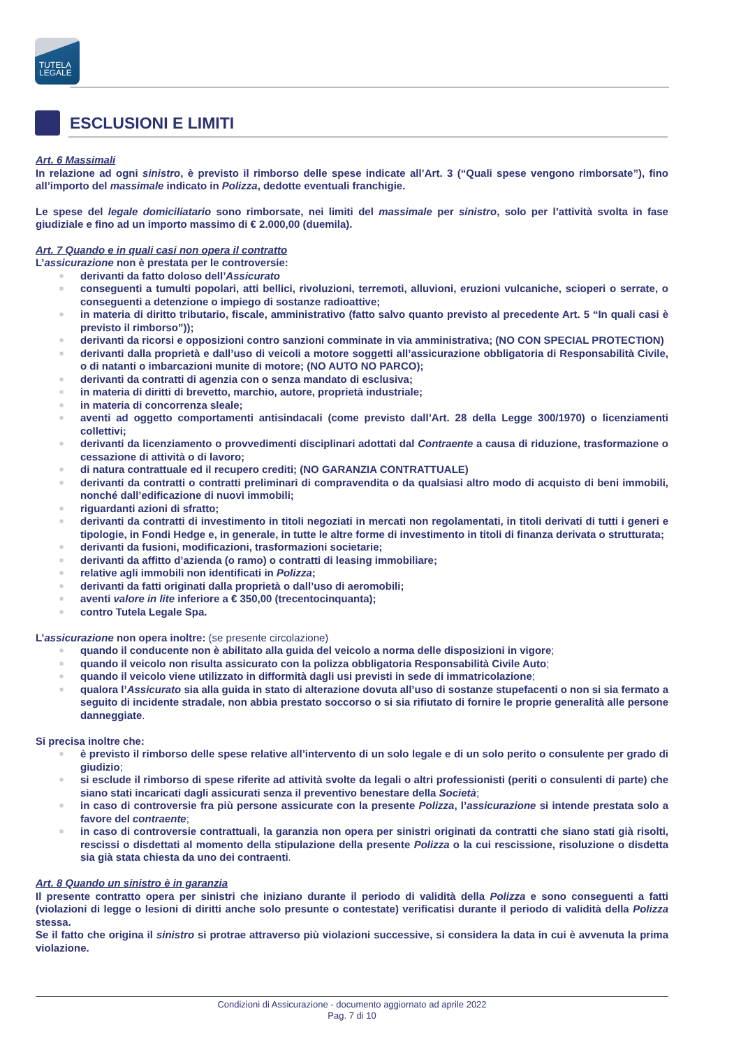TUTELA
LEGALE
ESCLUSIONI E LIMITI
Art. 6 Massimali
In relazione ad ogni sinistro, è previsto il rimborso delle spese indicate all’Art. 3 (“Quali spese vengono rimborsate”), fino all’importo del massimale indicato in Polizza, dedotte eventuali franchigie.
Le spese del legale domiciliatario sono rimborsate, nei limiti del massimale per sinistro, solo per l’attività svolta in fase giudiziale e fino ad un importo massimo di € 2.000,00 (duemila).
Art. 7 Quando e in quali casi non opera il contratto
L’assicurazione non è prestata per le controversie:
■ derivanti da fatto doloso dell’Assicurato
■ conseguenti a tumulti popolari, atti bellici, rivoluzioni, terremoti, alluvioni, eruzioni vulcaniche, scioperi o serrate, o conseguenti a detenzione o impiego di sostanze radioattive;
■ in materia di diritto tributario, fiscale, amministrativo (fatto salvo quanto previsto al precedente Art. 5 “In quali casi è previsto il rimborso”));
■ derivanti da ricorsi e opposizioni contro sanzioni comminate in via amministrativa; (NO CON SPECIAL PROTECTION)
■ derivanti dalla proprietà e dall’uso di veicoli a motore soggetti all’assicurazione obbligatoria di Responsabilità Civile, o di natanti o imbarcazioni munite di motore; (NO AUTO NO PARCO);
■ derivanti da contratti di agenzia con o senza mandato di esclusiva;
■ in materia di diritti di brevetto, marchio, autore, proprietà industriale;
■ in materia di concorrenza sleale;
■ aventi ad oggetto comportamenti antisindacali (come previsto dall’Art. 28 della Legge 300/1970) o licenziamenti collettivi;
■ derivanti da licenziamento o provvedimenti disciplinari adottati dal Contraente a causa di riduzione, trasformazione o cessazione di attività o di lavoro;
■ di natura contrattuale ed il recupero crediti; (NO GARANZIA CONTRATTUALE)
■ derivanti da contratti o contratti preliminari di compravendita o da qualsiasi altro modo di acquisto di beni immobili, nonché dall’edificazione di nuovi immobili;
■ riguardanti azioni di sfratto;
■ derivanti da contratti di investimento in titoli negoziati in mercati non regolamentati, in titoli derivati di tutti i generi e tipologie, in Fondi Hedge e, in generale, in tutte le altre forme di investimento in titoli di finanza derivata o strutturata;
■ derivanti da fusioni, modificazioni, trasformazioni societarie;
■ derivanti da affitto d’azienda (o ramo) o contratti di leasing immobiliare;
■ relative agli immobili non identificati in Polizza;
■ derivanti da fatti originati dalla proprietà o dall’uso di aeromobili;
■ aventi valore in lite inferiore a € 350,00 (trecentocinquanta);
■ contro Tutela Legale Spa.
L’assicurazione non opera inoltre: (se presente circolazione)
■ quando il conducente non è abilitato alla guida del veicolo a norma delle disposizioni in vigore;
■ quando il veicolo non risulta assicurato con la polizza obbligatoria Responsabilità Civile Auto;
■ quando il veicolo viene utilizzato in difformità dagli usi previsti in sede di immatricolazione;
■ qualora l’Assicurato sia alla guida in stato di alterazione dovuta all’uso di sostanze stupefacenti o non si sia fermato a seguito di incidente stradale, non abbia prestato soccorso o si sia rifiutato di fornire le proprie generalità alle persone danneggiate.
Si precisa inoltre che:
■ è previsto il rimborso delle spese relative all’intervento di un solo legale e di un solo perito o consulente per grado di giudizio;
■ si esclude il rimborso di spese riferite ad attività svolte da legali o altri professionisti (periti o consulenti di parte) che siano stati incaricati dagli assicurati senza il preventivo benestare della Società;
■ in caso di controversie fra più persone assicurate con la presente Polizza, l’assicurazione si intende prestata solo a favore del contraente;
■ in caso di controversie contrattuali, la garanzia non opera per sinistri originati da contratti che siano stati già risolti, rescissi o disdettati al momento della stipulazione della presente Polizza o la cui rescissione, risoluzione o disdetta sia già stata chiesta da uno dei contraenti.
Art. 8 Quando un sinistro è in garanzia
Il presente contratto opera per sinistri che iniziano durante il periodo di validità della Polizza e sono conseguenti a fatti (violazioni di legge o lesioni di diritti anche solo presunte o contestate) verificatisi durante il periodo di validità della Polizza stessa.
Se il fatto che origina il sinistro si protrae attraverso più violazioni successive, si considera la data in cui è avvenuta la prima violazione.
Condizioni di Assicurazione - documento aggiornato ad aprile 2022
Pag. 7 di 10